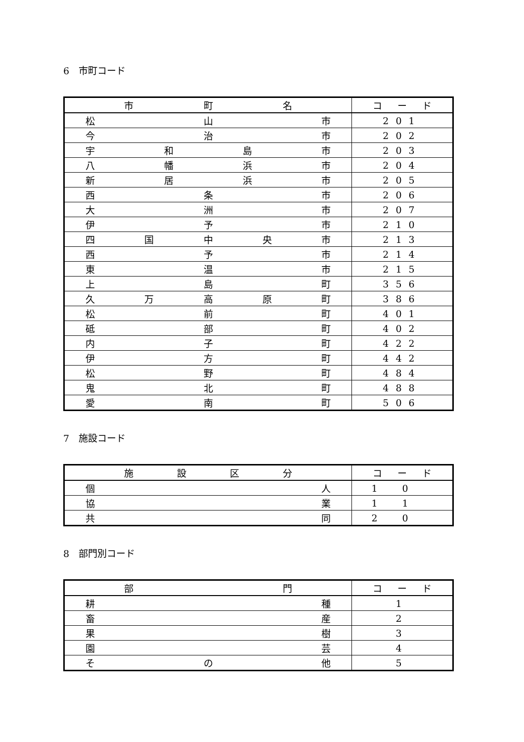6　市町コード
| 市 町 名 | コ ー ド |
| --- | --- |
| 松 山 市 | 201 |
| 今 治 市 | 202 |
| 宇 和 島 市 | 203 |
| 八 幡 浜 市 | 204 |
| 新 居 浜 市 | 205 |
| 西 条 市 | 206 |
| 大 洲 市 | 207 |
| 伊 予 市 | 210 |
| 四 国 中 央 市 | 213 |
| 西 予 市 | 214 |
| 東 温 市 | 215 |
| 上 島 町 | 356 |
| 久 万 高 原 町 | 386 |
| 松 前 町 | 401 |
| 砥 部 町 | 402 |
| 内 子 町 | 422 |
| 伊 方 町 | 442 |
| 松 野 町 | 484 |
| 鬼 北 町 | 488 |
| 愛 南 町 | 506 |
7　施設コード
| 施 設 区 分 | コ ー ド |
| --- | --- |
| 個 人 | 10 |
| 協 業 | 11 |
| 共 同 | 20 |
8　部門別コード
| 部 門 | コ ー ド |
| --- | --- |
| 耕 種 | 1 |
| 畜 産 | 2 |
| 果 樹 | 3 |
| 園 芸 | 4 |
| そ の 他 | 5 |